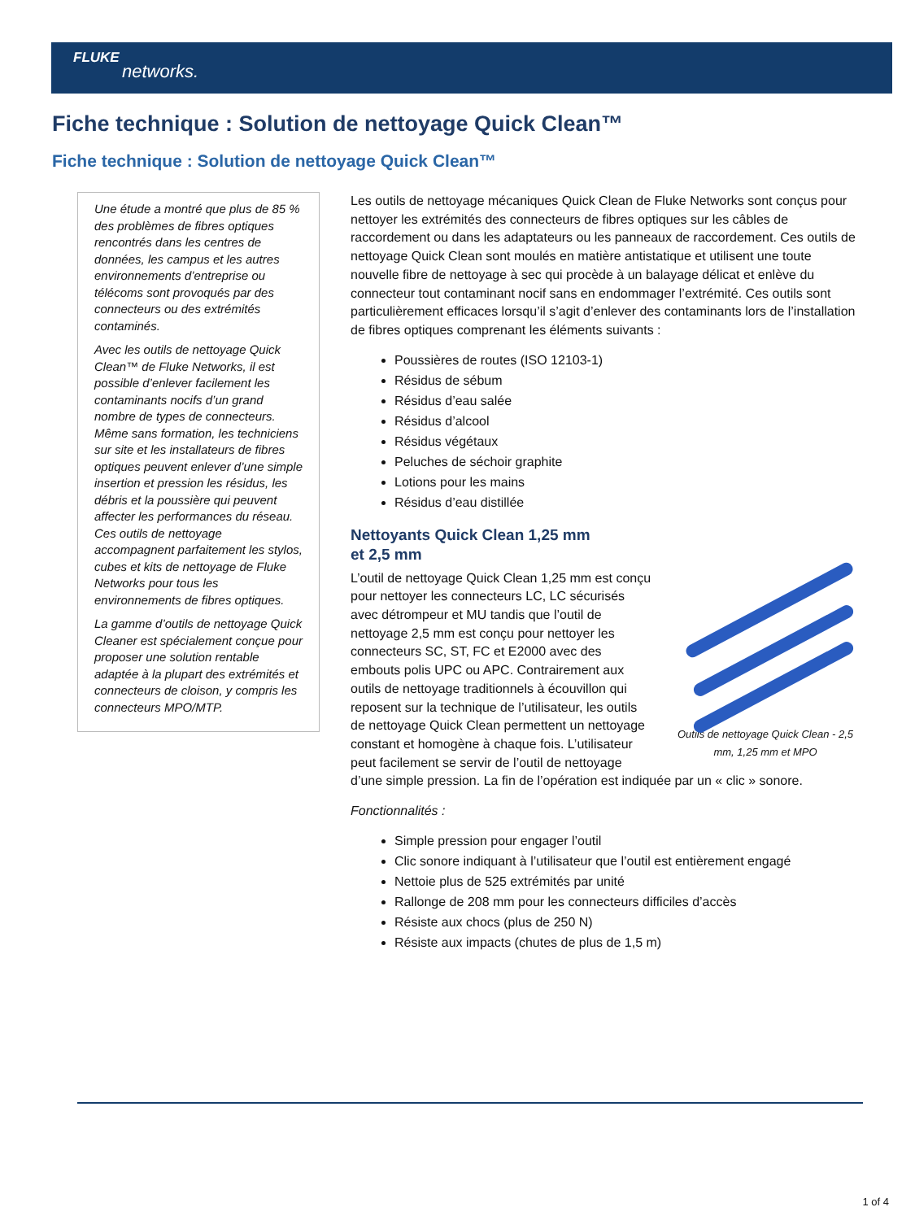FLUKE
networks.
Fiche technique : Solution de nettoyage Quick Clean™
Fiche technique : Solution de nettoyage Quick Clean™
Une étude a montré que plus de 85 % des problèmes de fibres optiques rencontrés dans les centres de données, les campus et les autres environnements d’entreprise ou télécoms sont provoqués par des connecteurs ou des extrémités contaminés.
Avec les outils de nettoyage Quick Clean™ de Fluke Networks, il est possible d’enlever facilement les contaminants nocifs d’un grand nombre de types de connecteurs. Même sans formation, les techniciens sur site et les installateurs de fibres optiques peuvent enlever d’une simple insertion et pression les résidus, les débris et la poussière qui peuvent affecter les performances du réseau. Ces outils de nettoyage accompagnent parfaitement les stylos, cubes et kits de nettoyage de Fluke Networks pour tous les environnements de fibres optiques.
La gamme d’outils de nettoyage Quick Cleaner est spécialement conçue pour proposer une solution rentable adaptée à la plupart des extrémités et connecteurs de cloison, y compris les connecteurs MPO/MTP.
Les outils de nettoyage mécaniques Quick Clean de Fluke Networks sont conçus pour nettoyer les extrémités des connecteurs de fibres optiques sur les câbles de raccordement ou dans les adaptateurs ou les panneaux de raccordement. Ces outils de nettoyage Quick Clean sont moulés en matière antistatique et utilisent une toute nouvelle fibre de nettoyage à sec qui procède à un balayage délicat et enlève du connecteur tout contaminant nocif sans en endommager l’extrémité. Ces outils sont particulièrement efficaces lorsqu’il s’agit d’enlever des contaminants lors de l’installation de fibres optiques comprenant les éléments suivants :
Poussières de routes (ISO 12103-1)
Résidus de sébum
Résidus d’eau salée
Résidus d’alcool
Résidus végétaux
Peluches de séchoir graphite
Lotions pour les mains
Résidus d’eau distillée
Outils de nettoyage Quick Clean - 2,5 mm, 1,25 mm et MPO
Nettoyants Quick Clean 1,25 mm
et 2,5 mm
L’outil de nettoyage Quick Clean 1,25 mm est conçu pour nettoyer les connecteurs LC, LC sécurisés avec détrompeur et MU tandis que l’outil de nettoyage 2,5 mm est conçu pour nettoyer les connecteurs SC, ST, FC et E2000 avec des embouts polis UPC ou APC. Contrairement aux outils de nettoyage traditionnels à écouvillon qui reposent sur la technique de l’utilisateur, les outils de nettoyage Quick Clean permettent un nettoyage constant et homogène à chaque fois. L’utilisateur peut facilement se servir de l’outil de nettoyage d’une simple pression. La fin de l’opération est indiquée par un « clic » sonore.
Fonctionnalités :
Simple pression pour engager l’outil
Clic sonore indiquant à l’utilisateur que l’outil est entièrement engagé
Nettoie plus de 525 extrémités par unité
Rallonge de 208 mm pour les connecteurs difficiles d’accès
Résiste aux chocs (plus de 250 N)
Résiste aux impacts (chutes de plus de 1,5 m)
1 of 4